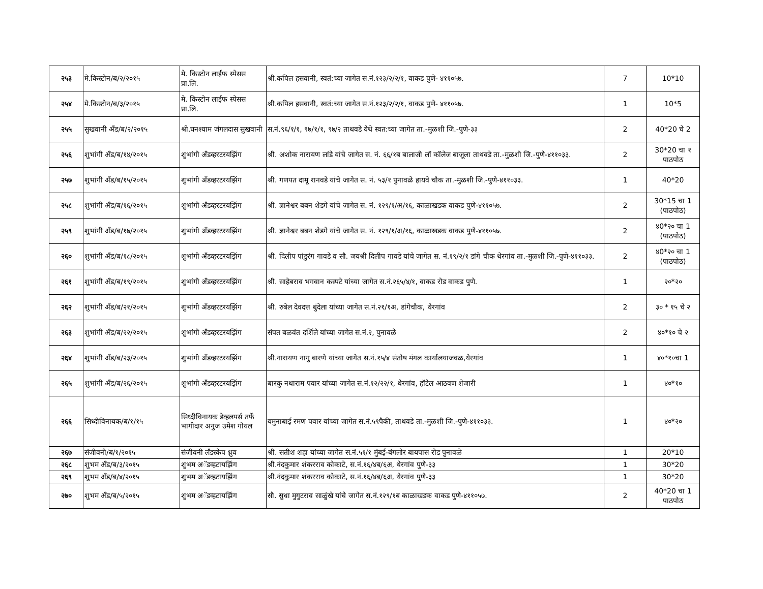| २५३ | मे.किस्टोन/ब/२/२०१५ | मे. किस्टोन लाईफ स्पेसस प्रा.लि. | श्री.कपिल हसवानी, स्वतं:च्या जागेत स.नं.१२३/२/२/१, वाकड पुणे- ४११०५७. | 7 | 10*10 |
| २५४ | मे.किस्टोन/ब/३/२०१५ | मे. किस्टोन लाईफ स्पेसस प्रा.लि. | श्री.कपिल हसवानी, स्वतं:च्या जागेत स.नं.१२३/२/२/१, वाकड पुणे- ४११०५७. | 1 | 10*5 |
| २५५ | सुखवानी अँड/ब/२/२०१५ | श्री.घनश्याम जंगलदास सुखवानी | स.नं.९६/१/१, ९७/१/१, ९७/२ ताथवडे येथे स्वत:च्या जागेत ता.-मुळशी जि.-पुणे-३३ | 2 | 40*20 चे 2 |
| २५६ | शुभांगी अँड/ब/१४/२०१५ | शुभांगी अँडव्हरटरयझिंग | श्री. अशोक नारायण लांडे यांचे जागेत स. नं. ६६/१ब बालाजी लॉ कॉलेज बाजूला ताथवडे ता.-मुळशी जि.-पुणे-४११०३३. | 2 | 30*20 चा १ पाठपोठ |
| २५७ | शुभांगी अँड/ब/१५/२०१५ | शुभांगी अँडव्हरटरयझिंग | श्री. गणपत दामू रानवडे यांचे जागेत स. नं. ५३/१ पुनावळे हायवे चौक ता.-मुळशी जि.-पुणे-४११०३३. | 1 | 40*20 |
| २५८ | शुभांगी अँड/ब/१६/२०१५ | शुभांगी अँडव्हरटरयझिंग | श्री. ज्ञानेश्वर बबन शेडगे यांचे जागेत स. नं. १२९/१/अ/१६, काळाखडक वाकड पुणे-४११०५७. | 2 | 30*15 चा 1 (पाठपोठ) |
| २५९ | शुभांगी अँड/ब/१७/२०१५ | शुभांगी अँडव्हरटरयझिंग | श्री. ज्ञानेश्वर बबन शेडगे यांचे जागेत स. नं. १२९/१/अ/१६, काळाखडक वाकड पुणे-४११०५७. | 2 | ४0*२० चा 1 (पाठपोठ) |
| २६० | शुभांगी अँड/ब/१८/२०१५ | शुभांगी अँडव्हरटरयझिंग | श्री. दिलीप पांडुरंग गावडे व सौ. जयश्री दिलीप गावडे यांचे जागेत स. नं.१९/२/१ डांगे चौक थेरगांव ता.-मुळशी जि.-पुणे-४११०३३. | 2 | ४0*२० चा 1 (पाठपोठ) |
| २६१ | शुभांगी अँड/ब/१९/२०१५ | शुभांगी अँडव्हरटरयझिंग | श्री. साहेबराव भगवान कस्पटे यांच्या जागेत स.नं.२६५/४/१, वाकड रोड वाकड पुणे. | 1 | २०*२० |
| २६२ | शुभांगी अँड/ब/२१/२०१५ | शुभांगी अँडव्हरटरयझिंग | श्री. रुबेल देवदत्त बुंदेला यांच्या जागेत स.नं.२१/१अ, डांगेचौक, थेरगांव | 2 | ३० * १५ चे २ |
| २६३ | शुभांगी अँड/ब/२२/२०१५ | शुभांगी अँडव्हरटरयझिंग | संपत बळवंत दर्शिले यांच्या जागेत स.नं.२, पुनावळे | 2 | ४०*१० चे २ |
| २६४ | शुभांगी अँड/ब/२३/२०१५ | शुभांगी अँडव्हरटरयझिंग | श्री.नारायण नागु बारणे यांच्या जागेत स.नं.१५/४ संतोष मंगल कार्यालयाजवळ,थेरगांव | 1 | ४०*१०चा 1 |
| २६५ | शुभांगी अँड/ब/२६/२०१५ | शुभांगी अँडव्हरटरयझिंग | बारकु नथाराम पवार यांच्या जागेत स.नं.१२/२२/१, थेरगांव, हॉटेल आठवण शेजारी | 1 | ४०*१० |
| २६६ | सिध्दीविनायक/ब/१/१५ | सिध्दीविनायक डेव्हलपर्स तर्फे भागीदार अनुज उमेश गोयल | यमुनाबाई रमण पवार यांच्या जागेत स.नं.५९पैकी, ताथवडे ता.-मुळशी जि.-पुणे-४११०३३. | 1 | ४०*२० |
| २६७ | संजीवनी/ब/१/२०१५ | संजीवनी लॅंडस्केप ध्रुव | श्री. सतीश शहा यांच्या जागेत स.नं.५१/१ मुंबई-बंगलोर बायपास रोड पुनावळे | 1 | 20*10 |
| २६८ | शुभम अँड/ब/३/२०१५ | शुभम अॅडव्हटायझिंग | श्री.नंदकुमार शंकरराव कोकाटे, स.नं.१६/४ब/६अ, थेरगांव पुणे-३३ | 1 | 30*20 |
| २६९ | शुभम अँड/ब/४/२०१५ | शुभम अॅडव्हटायझिंग | श्री.नंदकुमार शंकरराव कोकाटे, स.नं.१६/४ब/६अ, थेरगांव पुणे-३३ | 1 | 30*20 |
| २७० | शुभम अँड/ब/५/२०१५ | शुभम अॅडव्हटायझिंग | सौ. सुधा मुगुटराव साळुंखे यांचे जागेत स.नं.१२९/१ब काळाखडक वाकड पुणे-४११०५७. | 2 | 40*20 चा 1 पाठपोठ |